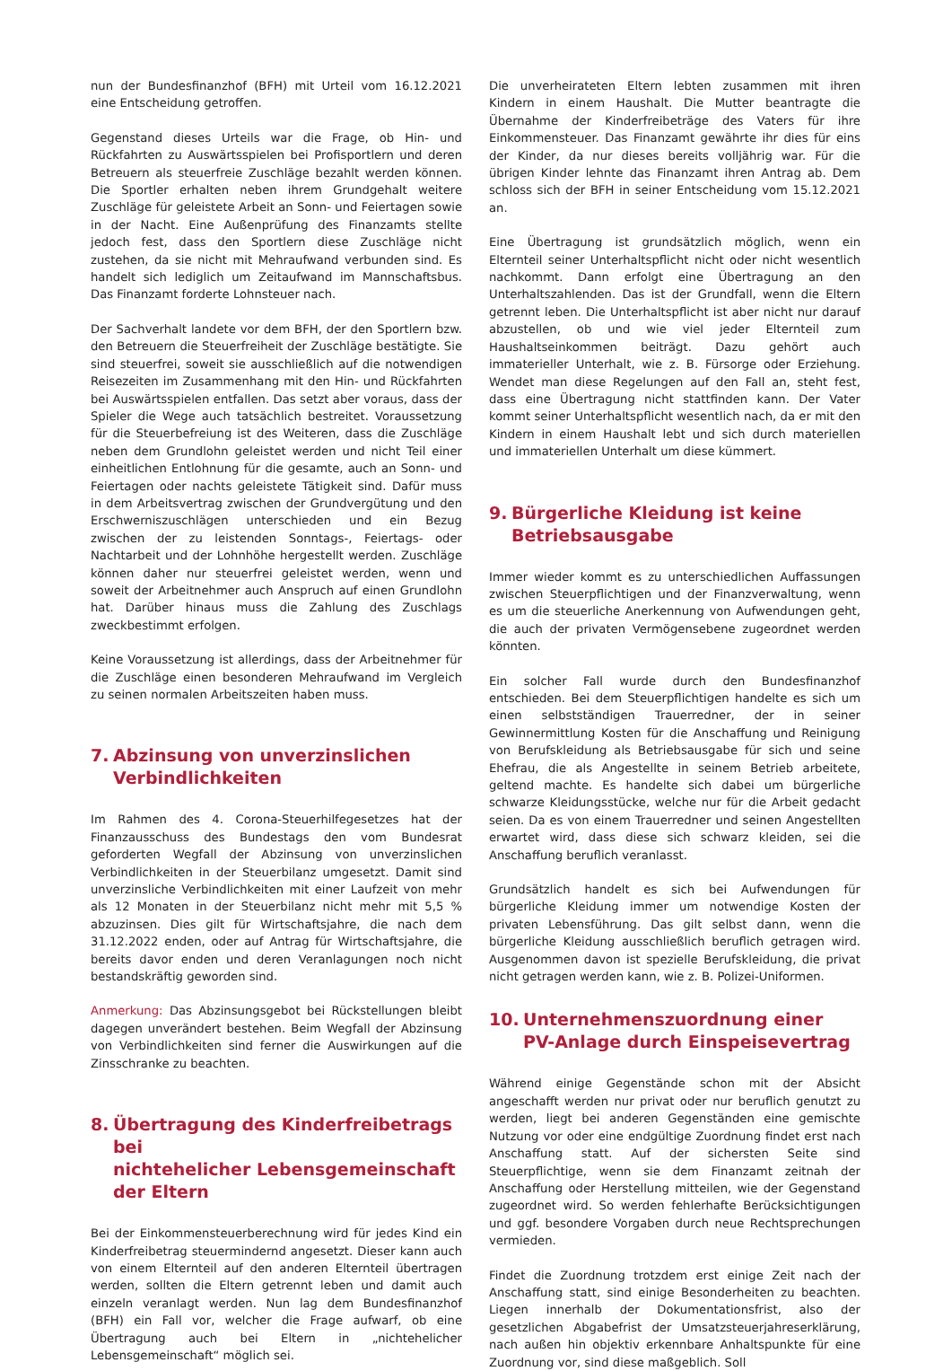nun der Bundesfinanzhof (BFH) mit Urteil vom 16.12.2021 eine Entscheidung getroffen.
Gegenstand dieses Urteils war die Frage, ob Hin- und Rückfahrten zu Auswärtsspielen bei Profisportlern und deren Betreuern als steuerfreie Zuschläge bezahlt werden können. Die Sportler erhalten neben ihrem Grundgehalt weitere Zuschläge für geleistete Arbeit an Sonn- und Feiertagen sowie in der Nacht. Eine Außenprüfung des Finanzamts stellte jedoch fest, dass den Sportlern diese Zuschläge nicht zustehen, da sie nicht mit Mehraufwand verbunden sind. Es handelt sich lediglich um Zeitaufwand im Mannschaftsbus. Das Finanzamt forderte Lohnsteuer nach.
Der Sachverhalt landete vor dem BFH, der den Sportlern bzw. den Betreuern die Steuerfreiheit der Zuschläge bestätigte. Sie sind steuerfrei, soweit sie ausschließlich auf die notwendigen Reisezeiten im Zusammenhang mit den Hin- und Rückfahrten bei Auswärtsspielen entfallen. Das setzt aber voraus, dass der Spieler die Wege auch tatsächlich bestreitet. Voraussetzung für die Steuerbefreiung ist des Weiteren, dass die Zuschläge neben dem Grundlohn geleistet werden und nicht Teil einer einheitlichen Entlohnung für die gesamte, auch an Sonn- und Feiertagen oder nachts geleistete Tätigkeit sind. Dafür muss in dem Arbeitsvertrag zwischen der Grundvergütung und den Erschwerniszuschlägen unterschieden und ein Bezug zwischen der zu leistenden Sonntags-, Feiertags- oder Nachtarbeit und der Lohnhöhe hergestellt werden. Zuschläge können daher nur steuerfrei geleistet werden, wenn und soweit der Arbeitnehmer auch Anspruch auf einen Grundlohn hat. Darüber hinaus muss die Zahlung des Zuschlags zweckbestimmt erfolgen.
Keine Voraussetzung ist allerdings, dass der Arbeitnehmer für die Zuschläge einen besonderen Mehraufwand im Vergleich zu seinen normalen Arbeitszeiten haben muss.
7. Abzinsung von unverzinslichen
Verbindlichkeiten
Im Rahmen des 4. Corona-Steuerhilfegesetzes hat der Finanzausschuss des Bundestags den vom Bundesrat geforderten Wegfall der Abzinsung von unverzinslichen Verbindlichkeiten in der Steuerbilanz umgesetzt. Damit sind unverzinsliche Verbindlichkeiten mit einer Laufzeit von mehr als 12 Monaten in der Steuerbilanz nicht mehr mit 5,5 % abzuzinsen. Dies gilt für Wirtschaftsjahre, die nach dem 31.12.2022 enden, oder auf Antrag für Wirtschaftsjahre, die bereits davor enden und deren Veranlagungen noch nicht bestandskräftig geworden sind.
Anmerkung: Das Abzinsungsgebot bei Rückstellungen bleibt dagegen unverändert bestehen. Beim Wegfall der Abzinsung von Verbindlichkeiten sind ferner die Auswirkungen auf die Zinsschranke zu beachten.
8. Übertragung des Kinderfreibetrags bei
nichtehelicher Lebensgemeinschaft
der Eltern
Bei der Einkommensteuerberechnung wird für jedes Kind ein Kinderfreibetrag steuermindernd angesetzt. Dieser kann auch von einem Elternteil auf den anderen Elternteil übertragen werden, sollten die Eltern getrennt leben und damit auch einzeln veranlagt werden. Nun lag dem Bundesfinanzhof (BFH) ein Fall vor, welcher die Frage aufwarf, ob eine Übertragung auch bei Eltern in „nichtehelicher Lebensgemeinschaft“ möglich sei.
Die unverheirateten Eltern lebten zusammen mit ihren Kindern in einem Haushalt. Die Mutter beantragte die Übernahme der Kinderfreibeträge des Vaters für ihre Einkommensteuer. Das Finanzamt gewährte ihr dies für eins der Kinder, da nur dieses bereits volljährig war. Für die übrigen Kinder lehnte das Finanzamt ihren Antrag ab. Dem schloss sich der BFH in seiner Entscheidung vom 15.12.2021 an.
Eine Übertragung ist grundsätzlich möglich, wenn ein Elternteil seiner Unterhaltspflicht nicht oder nicht wesentlich nachkommt. Dann erfolgt eine Übertragung an den Unterhaltszahlenden. Das ist der Grundfall, wenn die Eltern getrennt leben. Die Unterhaltspflicht ist aber nicht nur darauf abzustellen, ob und wie viel jeder Elternteil zum Haushaltseinkommen beiträgt. Dazu gehört auch immaterieller Unterhalt, wie z. B. Fürsorge oder Erziehung. Wendet man diese Regelungen auf den Fall an, steht fest, dass eine Übertragung nicht stattfinden kann. Der Vater kommt seiner Unterhaltspflicht wesentlich nach, da er mit den Kindern in einem Haushalt lebt und sich durch materiellen und immateriellen Unterhalt um diese kümmert.
9. Bürgerliche Kleidung ist keine
Betriebsausgabe
Immer wieder kommt es zu unterschiedlichen Auffassungen zwischen Steuerpflichtigen und der Finanzverwaltung, wenn es um die steuerliche Anerkennung von Aufwendungen geht, die auch der privaten Vermögensebene zugeordnet werden könnten.
Ein solcher Fall wurde durch den Bundesfinanzhof entschieden. Bei dem Steuerpflichtigen handelte es sich um einen selbstständigen Trauerredner, der in seiner Gewinnermittlung Kosten für die Anschaffung und Reinigung von Berufskleidung als Betriebsausgabe für sich und seine Ehefrau, die als Angestellte in seinem Betrieb arbeitete, geltend machte. Es handelte sich dabei um bürgerliche schwarze Kleidungsstücke, welche nur für die Arbeit gedacht seien. Da es von einem Trauerredner und seinen Angestellten erwartet wird, dass diese sich schwarz kleiden, sei die Anschaffung beruflich veranlasst.
Grundsätzlich handelt es sich bei Aufwendungen für bürgerliche Kleidung immer um notwendige Kosten der privaten Lebensführung. Das gilt selbst dann, wenn die bürgerliche Kleidung ausschließlich beruflich getragen wird. Ausgenommen davon ist spezielle Berufskleidung, die privat nicht getragen werden kann, wie z. B. Polizei-Uniformen.
10. Unternehmenszuordnung einer
PV-Anlage durch Einspeisevertrag
Während einige Gegenstände schon mit der Absicht angeschafft werden nur privat oder nur beruflich genutzt zu werden, liegt bei anderen Gegenständen eine gemischte Nutzung vor oder eine endgültige Zuordnung findet erst nach Anschaffung statt. Auf der sichersten Seite sind Steuerpflichtige, wenn sie dem Finanzamt zeitnah der Anschaffung oder Herstellung mitteilen, wie der Gegenstand zugeordnet wird. So werden fehlerhafte Berücksichtigungen und ggf. besondere Vorgaben durch neue Rechtsprechungen vermieden.
Findet die Zuordnung trotzdem erst einige Zeit nach der Anschaffung statt, sind einige Besonderheiten zu beachten. Liegen innerhalb der Dokumentationsfrist, also der gesetzlichen Abgabefrist der Umsatzsteuerjahreserklärung, nach außen hin objektiv erkennbare Anhaltspunkte für eine Zuordnung vor, sind diese maßgeblich. Soll